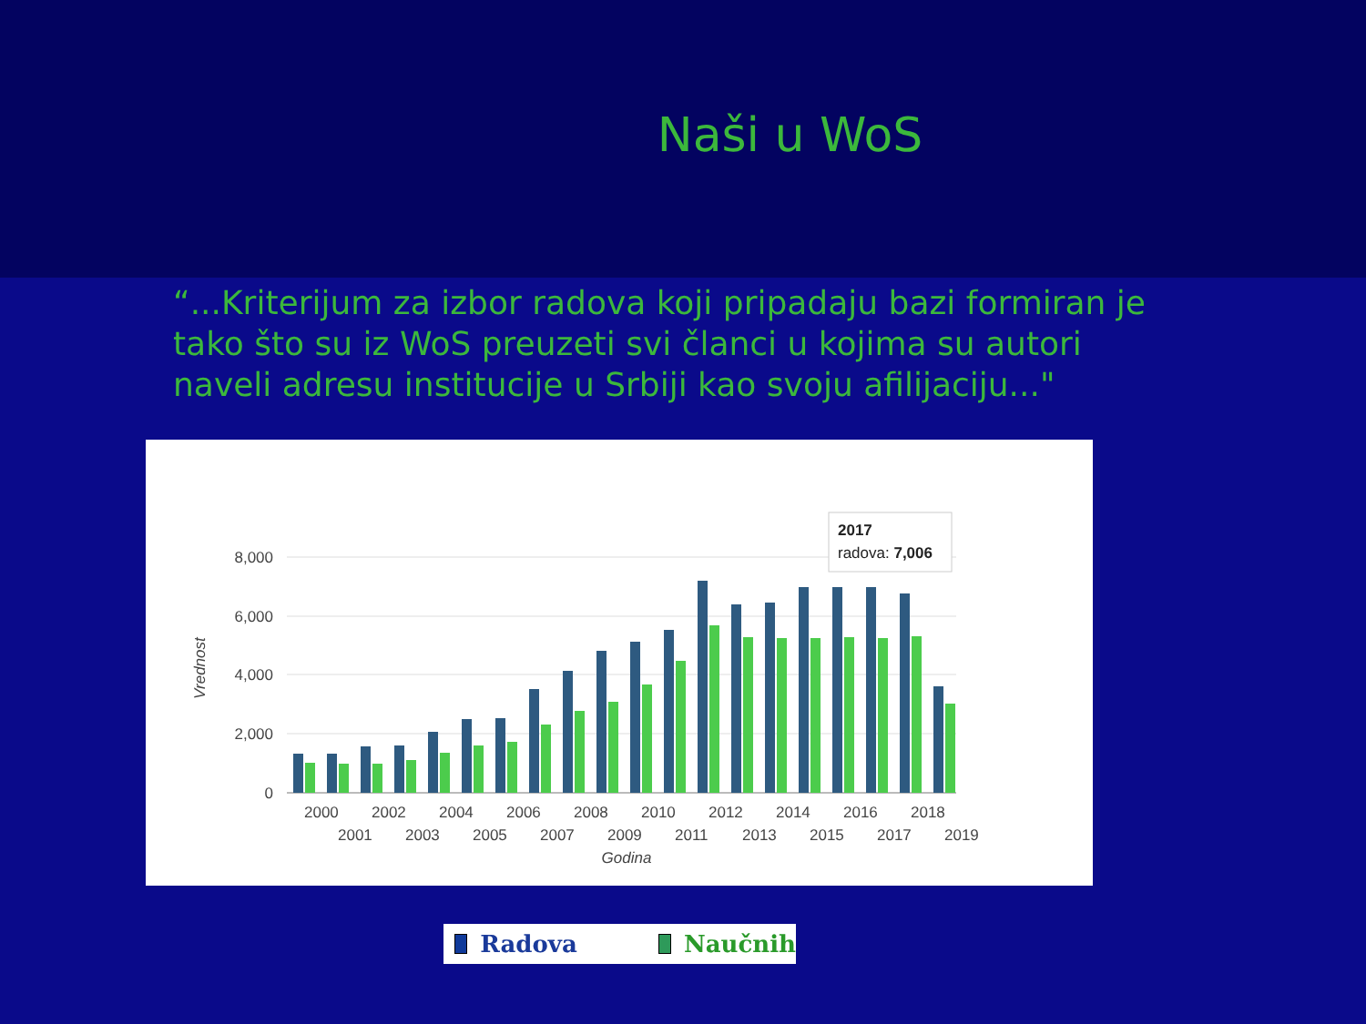Naši u WoS
“...Kriterijum za izbor radova koji pripadaju bazi formiran je tako što su iz WoS preuzeti svi članci u kojima su autori naveli adresu institucije u Srbiji kao svoju afilijaciju..."
8,000
6,000
4,000
2,000
0
Vrednost
2000
2002
2004
2006
2008
2010
2012
2014
2016
2018
2001
2003
2005
2007
2009
2011
2013
2015
2017
2019
Godina
2017
radova: 7,006
Radova Naučnih